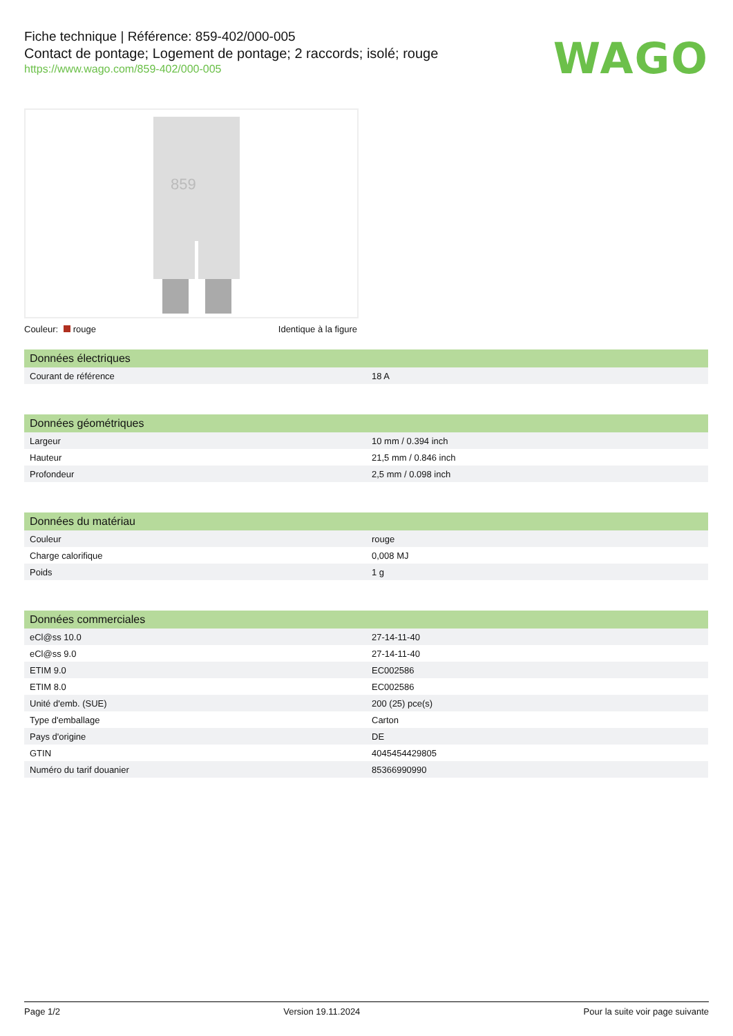Fiche technique | Référence: 859-402/000-005
Contact de pontage; Logement de pontage; 2 raccords; isolé; rouge
https://www.wago.com/859-402/000-005
WAGO
859
Couleur: rouge Identique à la figure
| Données électriques | |
| --- | --- |
| Courant de référence | 18 A |
| Données géométriques | |
| --- | --- |
| Largeur | 10 mm / 0.394 inch |
| Hauteur | 21,5 mm / 0.846 inch |
| Profondeur | 2,5 mm / 0.098 inch |
| Données du matériau | |
| --- | --- |
| Couleur | rouge |
| Charge calorifique | 0,008 MJ |
| Poids | 1 g |
| Données commerciales | |
| --- | --- |
| eCl@ss 10.0 | 27-14-11-40 |
| eCl@ss 9.0 | 27-14-11-40 |
| ETIM 9.0 | EC002586 |
| ETIM 8.0 | EC002586 |
| Unité d'emb. (SUE) | 200 (25) pce(s) |
| Type d'emballage | Carton |
| Pays d'origine | DE |
| GTIN | 4045454429805 |
| Numéro du tarif douanier | 85366990990 |
Page 1/2 Version 19.11.2024 Pour la suite voir page suivante